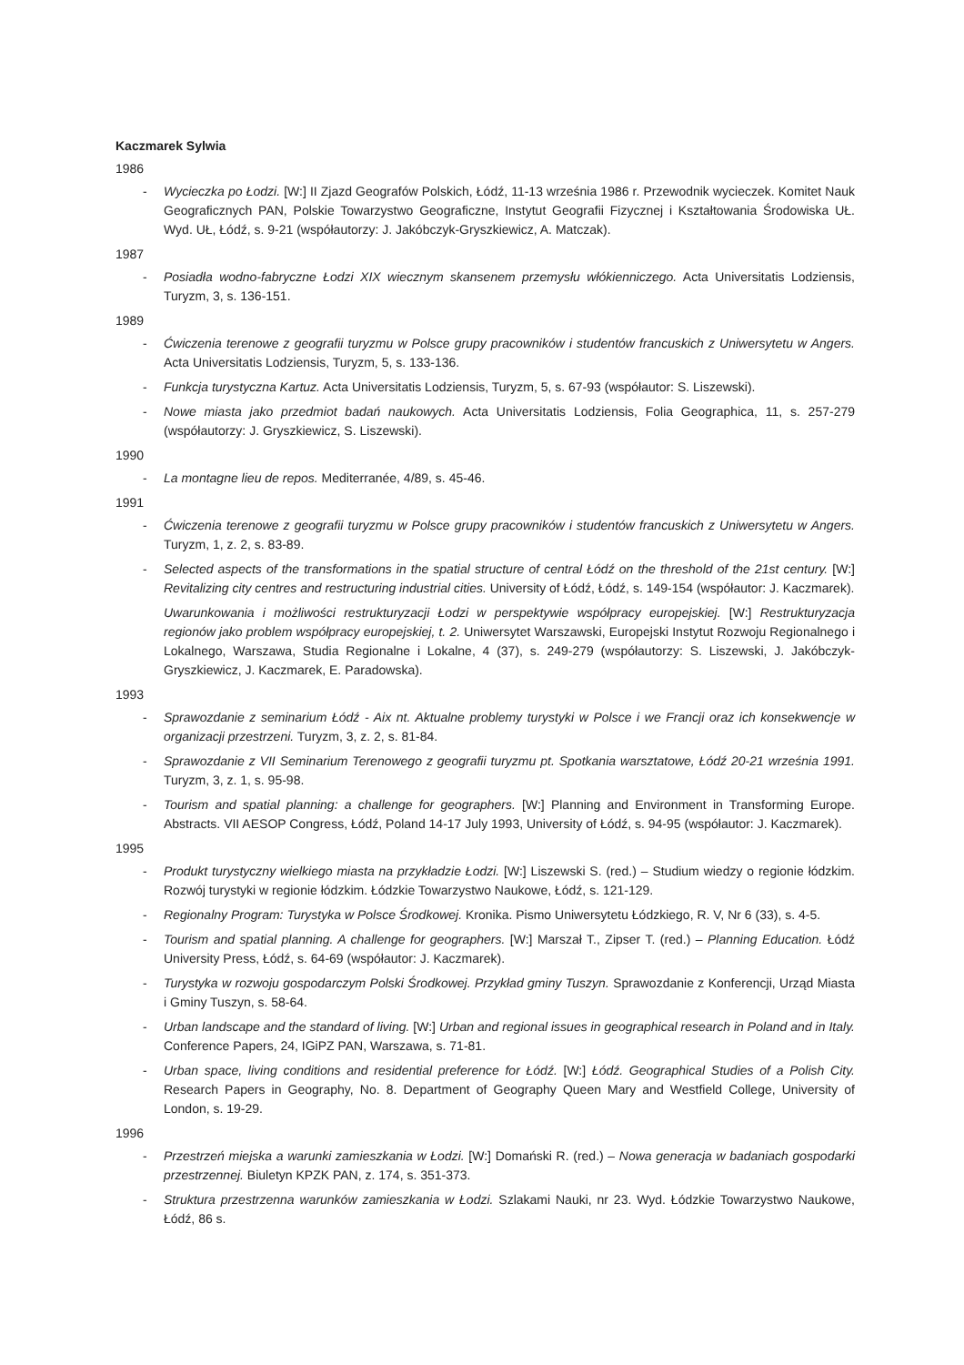Kaczmarek Sylwia
1986
- Wycieczka po Łodzi. [W:] II Zjazd Geografów Polskich, Łódź, 11-13 września 1986 r. Przewodnik wycieczek. Komitet Nauk Geograficznych PAN, Polskie Towarzystwo Geograficzne, Instytut Geografii Fizycznej i Kształtowania Środowiska UŁ. Wyd. UŁ, Łódź, s. 9-21 (współautorzy: J. Jakóbczyk-Gryszkiewicz, A. Matczak).
1987
- Posiadła wodno-fabryczne Łodzi XIX wiecznym skansenem przemysłu włókienniczego. Acta Universitatis Lodziensis, Turyzm, 3, s. 136-151.
1989
- Ćwiczenia terenowe z geografii turyzmu w Polsce grupy pracowników i studentów francuskich z Uniwersytetu w Angers. Acta Universitatis Lodziensis, Turyzm, 5, s. 133-136.
- Funkcja turystyczna Kartuz. Acta Universitatis Lodziensis, Turyzm, 5, s. 67-93 (współautor: S. Liszewski).
- Nowe miasta jako przedmiot badań naukowych. Acta Universitatis Lodziensis, Folia Geographica, 11, s. 257-279 (współautorzy: J. Gryszkiewicz, S. Liszewski).
1990
- La montagne lieu de repos. Mediterranée, 4/89, s. 45-46.
1991
- Ćwiczenia terenowe z geografii turyzmu w Polsce grupy pracowników i studentów francuskich z Uniwersytetu w Angers. Turyzm, 1, z. 2, s. 83-89.
- Selected aspects of the transformations in the spatial structure of central Łódź on the threshold of the 21st century. [W:] Revitalizing city centres and restructuring industrial cities. University of Łódź, Łódź, s. 149-154 (współautor: J. Kaczmarek).
Uwarunkowania i możliwości restrukturyzacji Łodzi w perspektywie współpracy europejskiej. [W:] Restrukturyzacja regionów jako problem współpracy europejskiej, t. 2. Uniwersytet Warszawski, Europejski Instytut Rozwoju Regionalnego i Lokalnego, Warszawa, Studia Regionalne i Lokalne, 4 (37), s. 249-279 (współautorzy: S. Liszewski, J. Jakóbczyk-Gryszkiewicz, J. Kaczmarek, E. Paradowska).
1993
- Sprawozdanie z seminarium Łódź - Aix nt. Aktualne problemy turystyki w Polsce i we Francji oraz ich konsekwencje w organizacji przestrzeni. Turyzm, 3, z. 2, s. 81-84.
- Sprawozdanie z VII Seminarium Terenowego z geografii turyzmu pt. Spotkania warsztatowe, Łódź 20-21 września 1991. Turyzm, 3, z. 1, s. 95-98.
- Tourism and spatial planning: a challenge for geographers. [W:] Planning and Environment in Transforming Europe. Abstracts. VII AESOP Congress, Łódź, Poland 14-17 July 1993, University of Łódź, s. 94-95 (współautor: J. Kaczmarek).
1995
- Produkt turystyczny wielkiego miasta na przykładzie Łodzi. [W:] Liszewski S. (red.) – Studium wiedzy o regionie łódzkim. Rozwój turystyki w regionie łódzkim. Łódzkie Towarzystwo Naukowe, Łódź, s. 121-129.
- Regionalny Program: Turystyka w Polsce Środkowej. Kronika. Pismo Uniwersytetu Łódzkiego, R. V, Nr 6 (33), s. 4-5.
- Tourism and spatial planning. A challenge for geographers. [W:] Marszał T., Zipser T. (red.) – Planning Education. Łódź University Press, Łódź, s. 64-69 (współautor: J. Kaczmarek).
- Turystyka w rozwoju gospodarczym Polski Środkowej. Przykład gminy Tuszyn. Sprawozdanie z Konferencji, Urząd Miasta i Gminy Tuszyn, s. 58-64.
- Urban landscape and the standard of living. [W:] Urban and regional issues in geographical research in Poland and in Italy. Conference Papers, 24, IGiPZ PAN, Warszawa, s. 71-81.
- Urban space, living conditions and residential preference for Łódź. [W:] Łódź. Geographical Studies of a Polish City. Research Papers in Geography, No. 8. Department of Geography Queen Mary and Westfield College, University of London, s. 19-29.
1996
- Przestrzeń miejska a warunki zamieszkania w Łodzi. [W:] Domański R. (red.) – Nowa generacja w badaniach gospodarki przestrzennej. Biuletyn KPZK PAN, z. 174, s. 351-373.
- Struktura przestrzenna warunków zamieszkania w Łodzi. Szlakami Nauki, nr 23. Wyd. Łódzkie Towarzystwo Naukowe, Łódź, 86 s.